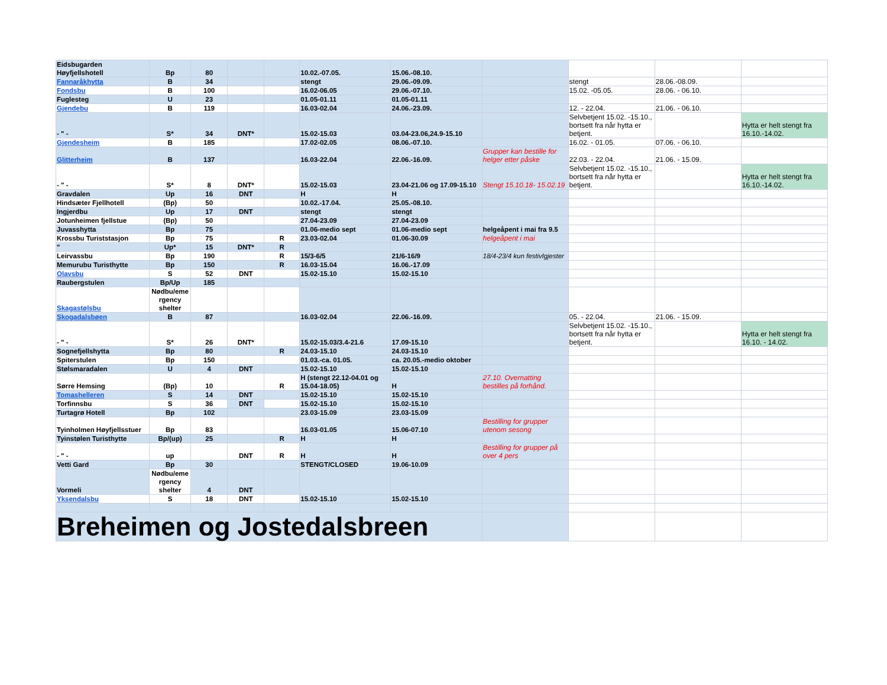| Eidsbugarden Høyfjellshotell | Bp | 80 | | | 10.02.-07.05. | 15.06.-08.10. | | | | |
| Fannaråkhytta | B | 34 | | | stengt | 29.06.-09.09. | | stengt | 28.06.-08.09. | |
| Fondsbu | B | 100 | | | 16.02-06.05 | 29.06.-07.10. | | 15.02. -05.05. | 28.06. - 06.10. | |
| Fuglesteg | U | 23 | | | 01.05-01.11 | 01.05-01.11 | | | | |
| Gjendebu | B | 119 | | | 16.03-02.04 | 24.06.-23.09. | | 12. - 22.04. | 21.06. - 06.10. | |
| - " - | S* | 34 | DNT* | | 15.02-15.03 | 03.04-23.06,24.9-15.10 | | Selvbetjent 15.02. -15.10., bortsett fra når hytta er betjent. | | Hytta er helt stengt fra 16.10.-14.02. |
| Gjendesheim | B | 185 | | | 17.02-02.05 | 08.06.-07.10. | | 16.02. - 01.05. | 07.06. - 06.10. | |
| Glitterheim | B | 137 | | | 16.03-22.04 | 22.06.-16.09. | Grupper kan bestille for helger etter påske | 22.03. - 22.04. | 21.06. - 15.09. | |
| - " - | S* | 8 | DNT* | | 15.02-15.03 | 23.04-21.06 og 17.09-15.10 | Stengt 15.10.18- 15.02.19 | Selvbetjent 15.02. -15.10., bortsett fra når hytta er betjent. | | Hytta er helt stengt fra 16.10.-14.02. |
| Gravdalen | Up | 16 | DNT | | H | H | | | | |
| Hindsæter Fjellhotell | (Bp) | 50 | | | 10.02.-17.04. | 25.05.-08.10. | | | | |
| Ingjerdbu | Up | 17 | DNT | | stengt | stengt | | | | |
| Jotunheimen fjellstue | (Bp) | 50 | | | 27.04-23.09 | 27.04-23.09 | | | | |
| Juvasshytta | Bp | 75 | | | 01.06-medio sept | 01.06-medio sept | helgeåpent i mai fra 9.5 | | | |
| Krossbu Turiststasjon | Bp | 75 | | R | 23.03-02.04 | 01.06-30.09 | helgeåpent i mai | | | |
| " | Up* | 15 | DNT* | R | | | | | | |
| Leirvassbu | Bp | 190 | | R | 15/3-6/5 | 21/6-16/9 | 18/4-23/4 kun festivlgjester | | | |
| Memurubu Turisthytte | Bp | 150 | | R | 16.03-15.04 | 16.06.-17.09 | | | | |
| Olavsbu | S | 52 | DNT | | 15.02-15.10 | 15.02-15.10 | | | | |
| Raubergstulen | Bp/Up | 185 | | | | | | | | |
| Skagastølsbu | Nødbu/eme rgency shelter | | | | | | | | | |
| Skogadalsbøen | B | 87 | | | 16.03-02.04 | 22.06.-16.09. | | 05. - 22.04. | 21.06. - 15.09. | |
| - " - | S* | 26 | DNT* | | 15.02-15.03/3.4-21.6 | 17.09-15.10 | | Selvbetjent 15.02. -15.10., bortsett fra når hytta er betjent. | | Hytta er helt stengt fra 16.10. - 14.02. |
| Sognefjellshytta | Bp | 80 | | R | 24.03-15.10 | 24.03-15.10 | | | | |
| Spiterstulen | Bp | 150 | | | 01.03.-ca. 01.05. | ca. 20.05.-medio oktober | | | | |
| Stølsmaradalen | U | 4 | DNT | | 15.02-15.10 | 15.02-15.10 | | | | |
| Sørre Hemsing | (Bp) | 10 | | R | H (stengt 22.12-04.01 og 15.04-18.05) | H | 27.10. Overnatting bestilles på forhånd. | | | |
| Tomashelleren | S | 14 | DNT | | 15.02-15.10 | 15.02-15.10 | | | | |
| Torfinnsbu | S | 36 | DNT | | 15.02-15.10 | 15.02-15.10 | | | | |
| Turtagrø Hotell | Bp | 102 | | | 23.03-15.09 | 23.03-15.09 | | | | |
| Tyinholmen Høyfjellsstuer | Bp | 83 | | | 16.03-01.05 | 15.06-07.10 | Bestilling for grupper utenom sesong | | | |
| Tyinstølen Turisthytte | Bp/(up) | 25 | | R | H | H | | | | |
| - " - | up | | DNT | R | H | H | Bestilling for grupper på over 4 pers | | | |
| Vetti Gard | Bp | 30 | | | STENGT/CLOSED | 19.06-10.09 | | | | |
| Vormeli | Nødbu/eme rgency shelter | 4 | DNT | | | | | | | |
| Yksendalsbu | S | 18 | DNT | | 15.02-15.10 | 15.02-15.10 | | | | |
| Breheimen og Jostedalsbreen | | | | | | | | | | |